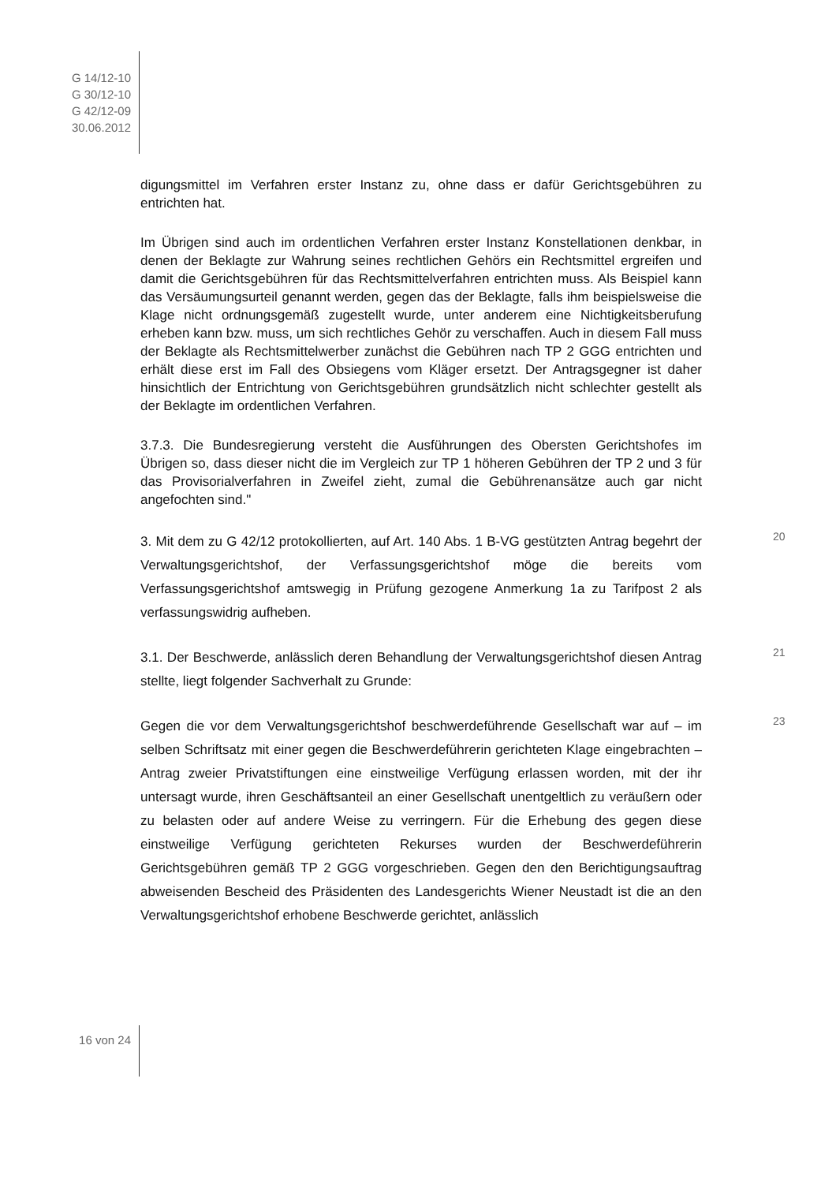G 14/12-10
G 30/12-10
G 42/12-09
30.06.2012
digungsmittel im Verfahren erster Instanz zu, ohne dass er dafür Gerichtsgebühren zu entrichten hat.
Im Übrigen sind auch im ordentlichen Verfahren erster Instanz Konstellationen denkbar, in denen der Beklagte zur Wahrung seines rechtlichen Gehörs ein Rechtsmittel ergreifen und damit die Gerichtsgebühren für das Rechtsmittelverfahren entrichten muss. Als Beispiel kann das Versäumungsurteil genannt werden, gegen das der Beklagte, falls ihm beispielsweise die Klage nicht ordnungsgemäß zugestellt wurde, unter anderem eine Nichtigkeitsberufung erheben kann bzw. muss, um sich rechtliches Gehör zu verschaffen. Auch in diesem Fall muss der Beklagte als Rechtsmittelwerber zunächst die Gebühren nach TP 2 GGG entrichten und erhält diese erst im Fall des Obsiegens vom Kläger ersetzt. Der Antragsgegner ist daher hinsichtlich der Entrichtung von Gerichtsgebühren grundsätzlich nicht schlechter gestellt als der Beklagte im ordentlichen Verfahren.
3.7.3. Die Bundesregierung versteht die Ausführungen des Obersten Gerichtshofes im Übrigen so, dass dieser nicht die im Vergleich zur TP 1 höheren Gebühren der TP 2 und 3 für das Provisorialverfahren in Zweifel zieht, zumal die Gebührenansätze auch gar nicht angefochten sind."
20
3. Mit dem zu G 42/12 protokollierten, auf Art. 140 Abs. 1 B-VG gestützten Antrag begehrt der Verwaltungsgerichtshof, der Verfassungsgerichtshof möge die bereits vom Verfassungsgerichtshof amtswegig in Prüfung gezogene Anmerkung 1a zu Tarifpost 2 als verfassungswidrig aufheben.
21
3.1. Der Beschwerde, anlässlich deren Behandlung der Verwaltungsgerichtshof diesen Antrag stellte, liegt folgender Sachverhalt zu Grunde:
23
Gegen die vor dem Verwaltungsgerichtshof beschwerdeführende Gesellschaft war auf – im selben Schriftsatz mit einer gegen die Beschwerdeführerin gerichteten Klage eingebrachten – Antrag zweier Privatstiftungen eine einstweilige Verfügung erlassen worden, mit der ihr untersagt wurde, ihren Geschäftsanteil an einer Gesellschaft unentgeltlich zu veräußern oder zu belasten oder auf andere Weise zu verringern. Für die Erhebung des gegen diese einstweilige Verfügung gerichteten Rekurses wurden der Beschwerdeführerin Gerichtsgebühren gemäß TP 2 GGG vorgeschrieben. Gegen den den Berichtigungsauftrag abweisenden Bescheid des Präsidenten des Landesgerichts Wiener Neustadt ist die an den Verwaltungsgerichtshof erhobene Beschwerde gerichtet, anlässlich
16 von 24